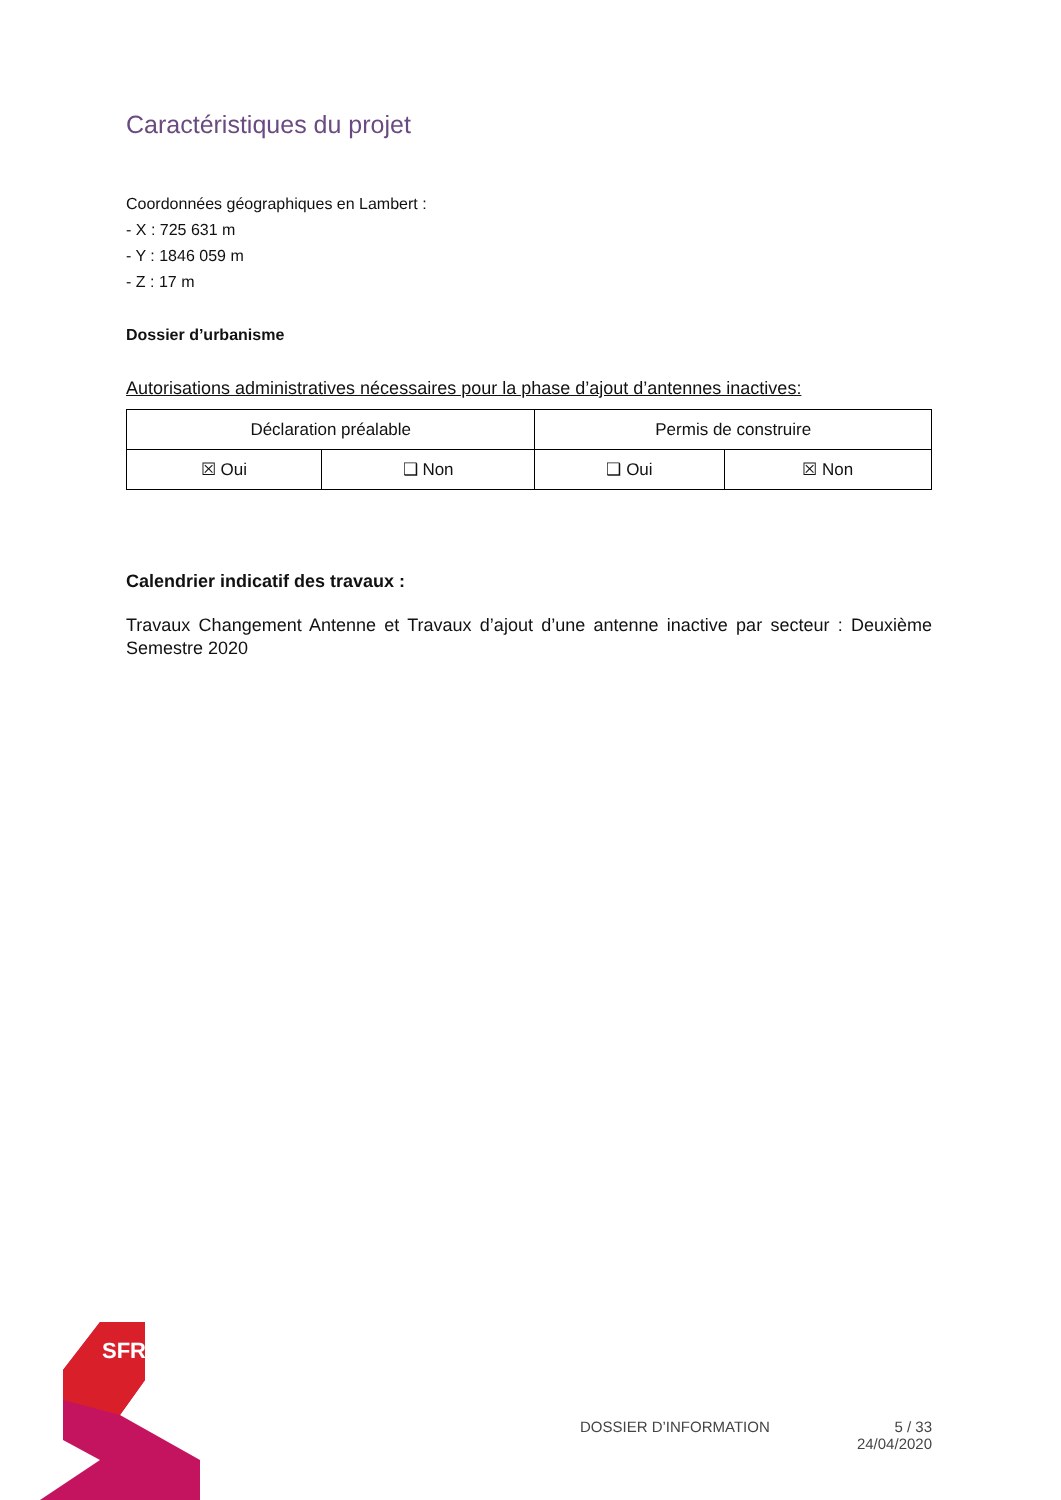SFR
Caractéristiques du projet
Coordonnées géographiques en Lambert :
- X : 725 631 m
- Y : 1846 059 m
- Z : 17 m
Dossier d’urbanisme
Autorisations administratives nécessaires pour la phase d’ajout d’antennes inactives:
| Déclaration préalable | | Permis de construire | |
| ☒ Oui | ❑ Non | ❑ Oui | ☒ Non |
Calendrier indicatif des travaux :
Travaux Changement Antenne et Travaux d’ajout d’une antenne inactive par secteur : Deuxième Semestre 2020
DOSSIER D’INFORMATION 5 / 33
24/04/2020